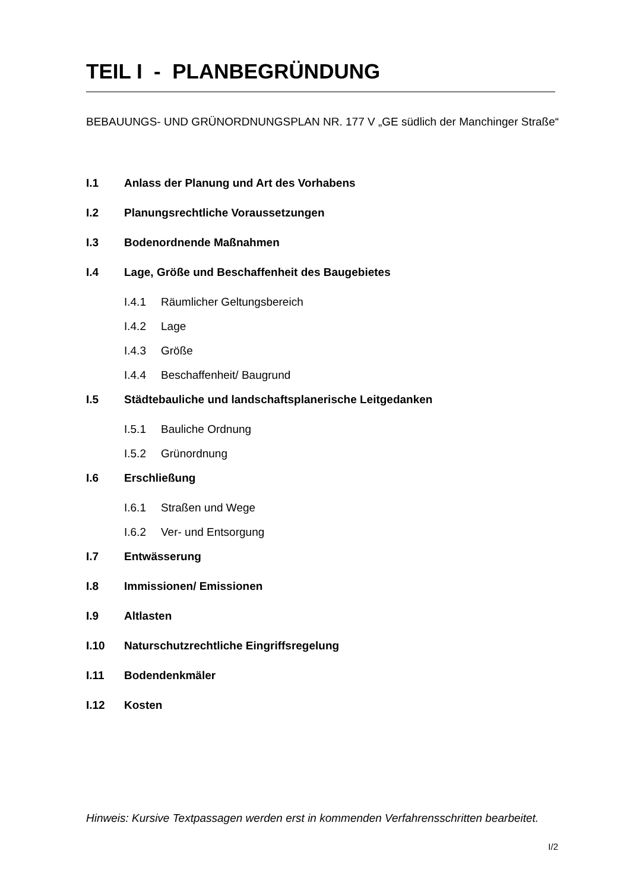TEIL I - PLANBEGRÜNDUNG
BEBAUUNGS- UND GRÜNORDNUNGSPLAN NR. 177 V „GE südlich der Manchinger Straße“
I.1 Anlass der Planung und Art des Vorhabens
I.2 Planungsrechtliche Voraussetzungen
I.3 Bodenordnende Maßnahmen
I.4 Lage, Größe und Beschaffenheit des Baugebietes
I.4.1 Räumlicher Geltungsbereich
I.4.2 Lage
I.4.3 Größe
I.4.4 Beschaffenheit/ Baugrund
I.5 Städtebauliche und landschaftsplanerische Leitgedanken
I.5.1 Bauliche Ordnung
I.5.2 Grünordnung
I.6 Erschließung
I.6.1 Straßen und Wege
I.6.2 Ver- und Entsorgung
I.7 Entwässerung
I.8 Immissionen/ Emissionen
I.9 Altlasten
I.10 Naturschutzrechtliche Eingriffsregelung
I.11 Bodendenkmäler
I.12 Kosten
Hinweis: Kursive Textpassagen werden erst in kommenden Verfahrensschritten bearbeitet.
I/2